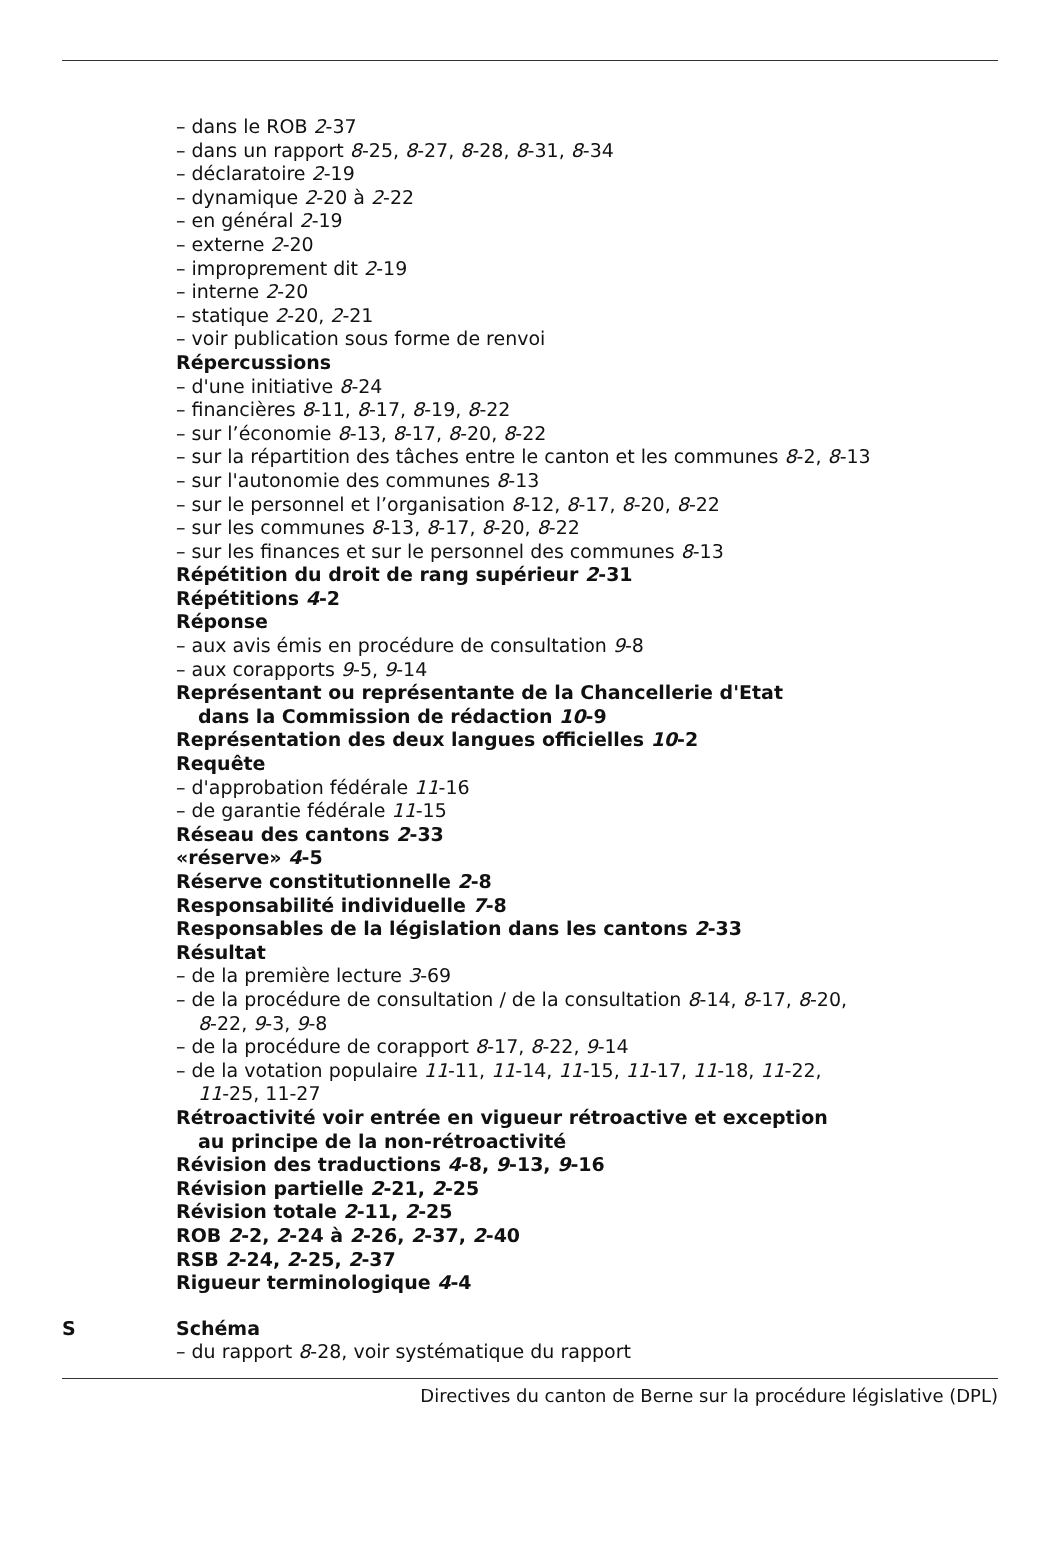– dans le ROB 2-37
– dans un rapport 8-25, 8-27, 8-28, 8-31, 8-34
– déclaratoire 2-19
– dynamique 2-20 à 2-22
– en général 2-19
– externe 2-20
– improprement dit 2-19
– interne 2-20
– statique 2-20, 2-21
– voir publication sous forme de renvoi
Répercussions
– d'une initiative 8-24
– financières 8-11, 8-17, 8-19, 8-22
– sur l’économie 8-13, 8-17, 8-20, 8-22
– sur la répartition des tâches entre le canton et les communes 8-2, 8-13
– sur l'autonomie des communes 8-13
– sur le personnel et l’organisation 8-12, 8-17, 8-20, 8-22
– sur les communes 8-13, 8-17, 8-20, 8-22
– sur les finances et sur le personnel des communes 8-13
Répétition du droit de rang supérieur 2-31
Répétitions 4-2
Réponse
– aux avis émis en procédure de consultation 9-8
– aux corapports 9-5, 9-14
Représentant ou représentante de la Chancellerie d'Etat
dans la Commission de rédaction 10-9
Représentation des deux langues officielles 10-2
Requête
– d'approbation fédérale 11-16
– de garantie fédérale 11-15
Réseau des cantons 2-33
«réserve» 4-5
Réserve constitutionnelle 2-8
Responsabilité individuelle 7-8
Responsables de la législation dans les cantons 2-33
Résultat
– de la première lecture 3-69
– de la procédure de consultation / de la consultation 8-14, 8-17, 8-20,
8-22, 9-3, 9-8
– de la procédure de corapport 8-17, 8-22, 9-14
– de la votation populaire 11-11, 11-14, 11-15, 11-17, 11-18, 11-22,
11-25, 11-27
Rétroactivité voir entrée en vigueur rétroactive et exception
au principe de la non-rétroactivité
Révision des traductions 4-8, 9-13, 9-16
Révision partielle 2-21, 2-25
Révision totale 2-11, 2-25
ROB 2-2, 2-24 à 2-26, 2-37, 2-40
RSB 2-24, 2-25, 2-37
Rigueur terminologique 4-4
S
Schéma
– du rapport 8-28, voir systématique du rapport
Directives du canton de Berne sur la procédure législative (DPL)